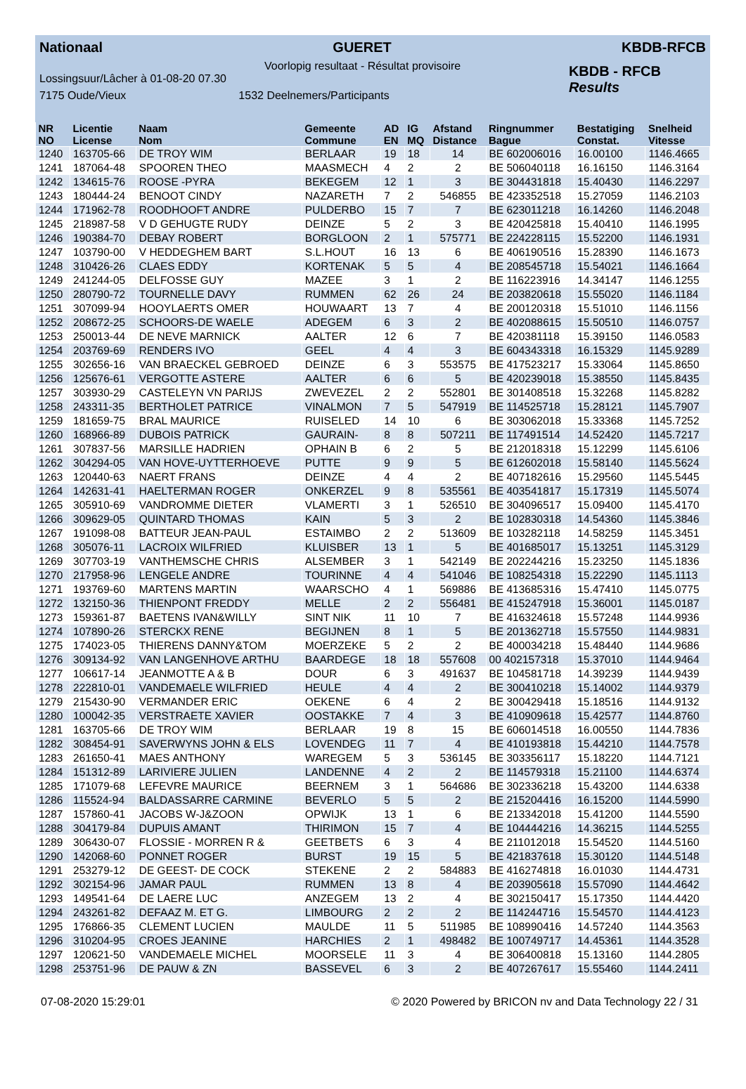Nationaal GUERET KBDB-RFCB
Voorlopig resultaat - Résultat provisoire
Lossingsuur/Lâcher à 01-08-20 07.30
7175 Oude/Vieux 1532 Deelnemers/Participants
KBDB - RFCB
Results
| NR | Licentie | Naam | Gemeente | AD | IG | Afstand | Ringnummer | Bestatiging | Snelheid |
| --- | --- | --- | --- | --- | --- | --- | --- | --- | --- |
| NO | License | Nom | Commune | EN | MQ | Distance | Bague | Constat. | Vitesse |
| 1240 | 163705-66 | DE TROY WIM | BERLAAR | 19 | 18 | 14 | BE 602006016 | 16.00100 | 1146.4665 |
| 1241 | 187064-48 | SPOOREN THEO | MAASMECH | 4 | 2 | 2 | BE 506040118 | 16.16150 | 1146.3164 |
| 1242 | 134615-76 | ROOSE -PYRA | BEKEGEM | 12 | 1 | 3 | BE 304431818 | 15.40430 | 1146.2297 |
| 1243 | 180444-24 | BENOOT CINDY | NAZARETH | 7 | 2 | 546855 | BE 423352518 | 15.27059 | 1146.2103 |
| 1244 | 171962-78 | ROODHOOFT ANDRE | PULDERBO | 15 | 7 | 7 | BE 623011218 | 16.14260 | 1146.2048 |
| 1245 | 218987-58 | V D GEHUGTE RUDY | DEINZE | 5 | 2 | 3 | BE 420425818 | 15.40410 | 1146.1995 |
| 1246 | 190384-70 | DEBAY ROBERT | BORGLOON | 2 | 1 | 575771 | BE 224228115 | 15.52200 | 1146.1931 |
| 1247 | 103790-00 | V HEDDEGHEM BART | S.L.HOUT | 16 | 13 | 6 | BE 406190516 | 15.28390 | 1146.1673 |
| 1248 | 310426-26 | CLAES EDDY | KORTENAK | 5 | 5 | 4 | BE 208545718 | 15.54021 | 1146.1664 |
| 1249 | 241244-05 | DELFOSSE GUY | MAZEE | 3 | 1 | 2 | BE 116223916 | 14.34147 | 1146.1255 |
| 1250 | 280790-72 | TOURNELLE DAVY | RUMMEN | 62 | 26 | 24 | BE 203820618 | 15.55020 | 1146.1184 |
| 1251 | 307099-94 | HOOYLAERTS OMER | HOUWAART | 13 | 7 | 4 | BE 200120318 | 15.51010 | 1146.1156 |
| 1252 | 208672-25 | SCHOORS-DE WAELE | ADEGEM | 6 | 3 | 2 | BE 402088615 | 15.50510 | 1146.0757 |
| 1253 | 250013-44 | DE NEVE MARNICK | AALTER | 12 | 6 | 7 | BE 420381118 | 15.39150 | 1146.0583 |
| 1254 | 203769-69 | RENDERS IVO | GEEL | 4 | 4 | 3 | BE 604343318 | 16.15329 | 1145.9289 |
| 1255 | 302656-16 | VAN BRAECKEL GEBROED | DEINZE | 6 | 3 | 553575 | BE 417523217 | 15.33064 | 1145.8650 |
| 1256 | 125676-61 | VERGOTTE ASTERE | AALTER | 6 | 6 | 5 | BE 420239018 | 15.38550 | 1145.8435 |
| 1257 | 303930-29 | CASTELEYN VN PARIJS | ZWEVEZEL | 2 | 2 | 552801 | BE 301408518 | 15.32268 | 1145.8282 |
| 1258 | 243311-35 | BERTHOLET PATRICE | VINALMON | 7 | 5 | 547919 | BE 114525718 | 15.28121 | 1145.7907 |
| 1259 | 181659-75 | BRAL MAURICE | RUISELED | 14 | 10 | 6 | BE 303062018 | 15.33368 | 1145.7252 |
| 1260 | 168966-89 | DUBOIS PATRICK | GAURAIN- | 8 | 8 | 507211 | BE 117491514 | 14.52420 | 1145.7217 |
| 1261 | 307837-56 | MARSILLE HADRIEN | OPHAIN B | 6 | 2 | 5 | BE 212018318 | 15.12299 | 1145.6106 |
| 1262 | 304294-05 | VAN HOVE-UYTTERHOEVE | PUTTE | 9 | 9 | 5 | BE 612602018 | 15.58140 | 1145.5624 |
| 1263 | 120440-63 | NAERT FRANS | DEINZE | 4 | 4 | 2 | BE 407182616 | 15.29560 | 1145.5445 |
| 1264 | 142631-41 | HAELTERMAN ROGER | ONKERZEL | 9 | 8 | 535561 | BE 403541817 | 15.17319 | 1145.5074 |
| 1265 | 305910-69 | VANDROMME DIETER | VLAMERTI | 3 | 1 | 526510 | BE 304096517 | 15.09400 | 1145.4170 |
| 1266 | 309629-05 | QUINTARD THOMAS | KAIN | 5 | 3 | 2 | BE 102830318 | 14.54360 | 1145.3846 |
| 1267 | 191098-08 | BATTEUR JEAN-PAUL | ESTAIMBO | 2 | 2 | 513609 | BE 103282118 | 14.58259 | 1145.3451 |
| 1268 | 305076-11 | LACROIX WILFRIED | KLUISBER | 13 | 1 | 5 | BE 401685017 | 15.13251 | 1145.3129 |
| 1269 | 307703-19 | VANTHEMSCHE CHRIS | ALSEMBER | 3 | 1 | 542149 | BE 202244216 | 15.23250 | 1145.1836 |
| 1270 | 217958-96 | LENGELE ANDRE | TOURINNE | 4 | 4 | 541046 | BE 108254318 | 15.22290 | 1145.1113 |
| 1271 | 193769-60 | MARTENS MARTIN | WAARSCHO | 4 | 1 | 569886 | BE 413685316 | 15.47410 | 1145.0775 |
| 1272 | 132150-36 | THIENPONT FREDDY | MELLE | 2 | 2 | 556481 | BE 415247918 | 15.36001 | 1145.0187 |
| 1273 | 159361-87 | BAETENS IVAN&WILLY | SINT NIK | 11 | 10 | 7 | BE 416324618 | 15.57248 | 1144.9936 |
| 1274 | 107890-26 | STERCKX RENE | BEGIJNEN | 8 | 1 | 5 | BE 201362718 | 15.57550 | 1144.9831 |
| 1275 | 174023-05 | THIERENS DANNY&TOM | MOERZEKE | 5 | 2 | 2 | BE 400034218 | 15.48440 | 1144.9686 |
| 1276 | 309134-92 | VAN LANGENHOVE ARTHU | BAARDEGE | 18 | 18 | 557608 | 00 402157318 | 15.37010 | 1144.9464 |
| 1277 | 106617-14 | JEANMOTTE A & B | DOUR | 6 | 3 | 491637 | BE 104581718 | 14.39239 | 1144.9439 |
| 1278 | 222810-01 | VANDEMAELE WILFRIED | HEULE | 4 | 4 | 2 | BE 300410218 | 15.14002 | 1144.9379 |
| 1279 | 215430-90 | VERMANDER ERIC | OEKENE | 6 | 4 | 2 | BE 300429418 | 15.18516 | 1144.9132 |
| 1280 | 100042-35 | VERSTRAETE XAVIER | OOSTAKKE | 7 | 4 | 3 | BE 410909618 | 15.42577 | 1144.8760 |
| 1281 | 163705-66 | DE TROY WIM | BERLAAR | 19 | 8 | 15 | BE 606014518 | 16.00550 | 1144.7836 |
| 1282 | 308454-91 | SAVERWYNS JOHN & ELS | LOVENDEG | 11 | 7 | 4 | BE 410193818 | 15.44210 | 1144.7578 |
| 1283 | 261650-41 | MAES ANTHONY | WAREGEM | 5 | 3 | 536145 | BE 303356117 | 15.18220 | 1144.7121 |
| 1284 | 151312-89 | LARIVIERE JULIEN | LANDENNE | 4 | 2 | 2 | BE 114579318 | 15.21100 | 1144.6374 |
| 1285 | 171079-68 | LEFEVRE MAURICE | BEERNEM | 3 | 1 | 564686 | BE 302336218 | 15.43200 | 1144.6338 |
| 1286 | 115524-94 | BALDASSARRE CARMINE | BEVERLO | 5 | 5 | 2 | BE 215204416 | 16.15200 | 1144.5990 |
| 1287 | 157860-41 | JACOBS W-J&ZOON | OPWIJK | 13 | 1 | 6 | BE 213342018 | 15.41200 | 1144.5590 |
| 1288 | 304179-84 | DUPUIS AMANT | THIRIMON | 15 | 7 | 4 | BE 104444216 | 14.36215 | 1144.5255 |
| 1289 | 306430-07 | FLOSSIE - MORREN R & | GEETBETS | 6 | 3 | 4 | BE 211012018 | 15.54520 | 1144.5160 |
| 1290 | 142068-60 | PONNET ROGER | BURST | 19 | 15 | 5 | BE 421837618 | 15.30120 | 1144.5148 |
| 1291 | 253279-12 | DE GEEST- DE COCK | STEKENE | 2 | 2 | 584883 | BE 416274818 | 16.01030 | 1144.4731 |
| 1292 | 302154-96 | JAMAR PAUL | RUMMEN | 13 | 8 | 4 | BE 203905618 | 15.57090 | 1144.4642 |
| 1293 | 149541-64 | DE LAERE LUC | ANZEGEM | 13 | 2 | 4 | BE 302150417 | 15.17350 | 1144.4420 |
| 1294 | 243261-82 | DEFAAZ M. ET G. | LIMBOURG | 2 | 2 | 2 | BE 114244716 | 15.54570 | 1144.4123 |
| 1295 | 176866-35 | CLEMENT LUCIEN | MAULDE | 11 | 5 | 511985 | BE 108990416 | 14.57240 | 1144.3563 |
| 1296 | 310204-95 | CROES JEANINE | HARCHIES | 2 | 1 | 498482 | BE 100749717 | 14.45361 | 1144.3528 |
| 1297 | 120621-50 | VANDEMAELE MICHEL | MOORSELE | 11 | 3 | 4 | BE 306400818 | 15.13160 | 1144.2805 |
| 1298 | 253751-96 | DE PAUW & ZN | BASSEVEL | 6 | 3 | 2 | BE 407267617 | 15.55460 | 1144.2411 |
07-08-2020 15:29:01 © 2020 Powered by BRICON nv and Data Technology 22 / 31